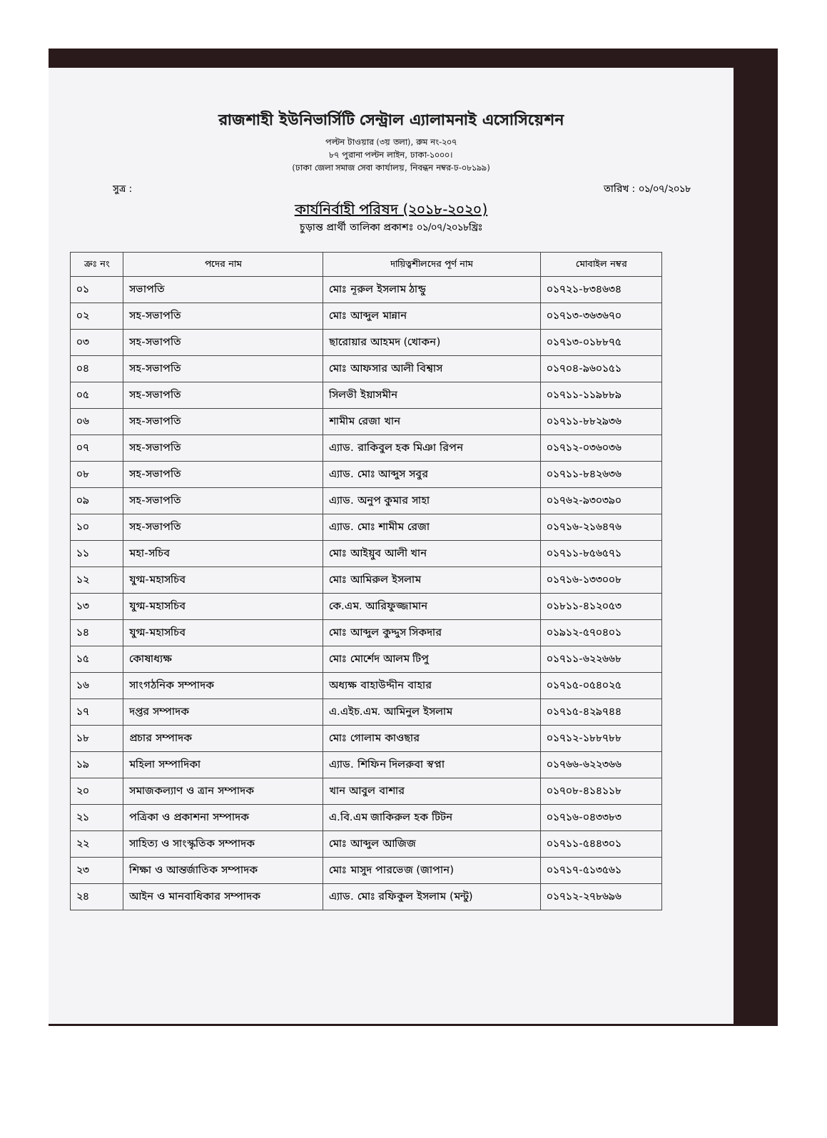রাজশাহী ইউনিভার্সিটি সেন্ট্রাল এ্যালামনাই এসোসিয়েশন
পল্টন টাওয়ার (৩য় তলা), রুম নং-২০৭
৮৭ পুরানা পল্টন লাইন, ঢাকা-১০০০।
(ঢাকা জেলা সমাজ সেবা কার্যালয়, নিবন্ধন নম্বর-ঢ-০৮১৯৯)
সুত্র : তারিখ : ০১/০৭/২০১৮
কার্যনির্বাহী পরিষদ (২০১৮-২০২০)
চুড়ান্ত প্রার্থী তালিকা প্রকাশঃ ০১/০৭/২০১৮খ্রিঃ
| ক্রঃ নং | পদের নাম | দায়িত্বশীলদের পূর্ণ নাম | মোবাইল নম্বর |
| --- | --- | --- | --- |
| ০১ | সভাপতি | মোঃ নূরুল ইসলাম ঠান্ডু | ০১৭২১-৮৩৪৬৩৪ |
| ০২ | সহ-সভাপতি | মোঃ আব্দুল মান্নান | ০১৭১৩-৩৬৩৬৭০ |
| ০৩ | সহ-সভাপতি | ছারোয়ার আহমদ (খোকন) | ০১৭১৩-০১৮৮৭৫ |
| ০৪ | সহ-সভাপতি | মোঃ আফসার আলী বিশ্বাস | ০১৭০৪-৯৬০১৫১ |
| ০৫ | সহ-সভাপতি | সিলভী ইয়াসমীন | ০১৭১১-১১৯৮৮৯ |
| ০৬ | সহ-সভাপতি | শামীম রেজা খান | ০১৭১১-৮৮২৯৩৬ |
| ০৭ | সহ-সভাপতি | এ্যাড. রাকিবুল হক মিঞা রিপন | ০১৭১২-০৩৬০৩৬ |
| ০৮ | সহ-সভাপতি | এ্যাড. মোঃ আব্দুস সবুর | ০১৭১১-৮৪২৬৩৬ |
| ০৯ | সহ-সভাপতি | এ্যাড. অনুপ কুমার সাহা | ০১৭৬২-৯৩০৩৯০ |
| ১০ | সহ-সভাপতি | এ্যাড. মোঃ শামীম রেজা | ০১৭১৬-২১৬৪৭৬ |
| ১১ | মহা-সচিব | মোঃ আইয়ুব আলী খান | ০১৭১১-৮৫৬৫৭১ |
| ১২ | যুগ্ম-মহাসচিব | মোঃ আমিরুল ইসলাম | ০১৭১৬-১৩৩০০৮ |
| ১৩ | যুগ্ম-মহাসচিব | কে.এম. আরিফুজ্জামান | ০১৮১১-৪১২০৫৩ |
| ১৪ | যুগ্ম-মহাসচিব | মোঃ আব্দুল কুদ্দুস সিকদার | ০১৯১২-৫৭০৪০১ |
| ১৫ | কোষাধ্যক্ষ | মোঃ মোর্শেদ আলম টিপু | ০১৭১১-৬২২৬৬৮ |
| ১৬ | সাংগঠনিক সম্পাদক | অধ্যক্ষ বাহাউদ্দীন বাহার | ০১৭১৫-০৫৪০২৫ |
| ১৭ | দপ্তর সম্পাদক | এ.এইচ.এম. আমিনুল ইসলাম | ০১৭১৫-৪২৯৭৪৪ |
| ১৮ | প্রচার সম্পাদক | মোঃ গোলাম কাওছার | ০১৭১২-১৮৮৭৮৮ |
| ১৯ | মহিলা সম্পাদিকা | এ্যাড. শিফিন দিলরুবা স্বপ্না | ০১৭৬৬-৬২২৩৬৬ |
| ২০ | সমাজকল্যাণ ও ত্রান সম্পাদক | খান আবুল বাশার | ০১৭০৮-৪১৪১১৮ |
| ২১ | পত্রিকা ও প্রকাশনা সম্পাদক | এ.বি.এম জাকিরুল হক টিটন | ০১৭১৬-০৪৩৩৮৩ |
| ২২ | সাহিত্য ও সাংস্কৃতিক সম্পাদক | মোঃ আব্দুল আজিজ | ০১৭১১-৫৪৪৩০১ |
| ২৩ | শিক্ষা ও আন্তর্জাতিক সম্পাদক | মোঃ মাসুদ পারভেজ (জাপান) | ০১৭১৭-৫১৩৫৬১ |
| ২৪ | আইন ও মানবাধিকার সম্পাদক | এ্যাড. মোঃ রফিকুল ইসলাম (মন্টু) | ০১৭১২-২৭৮৬৯৬ |